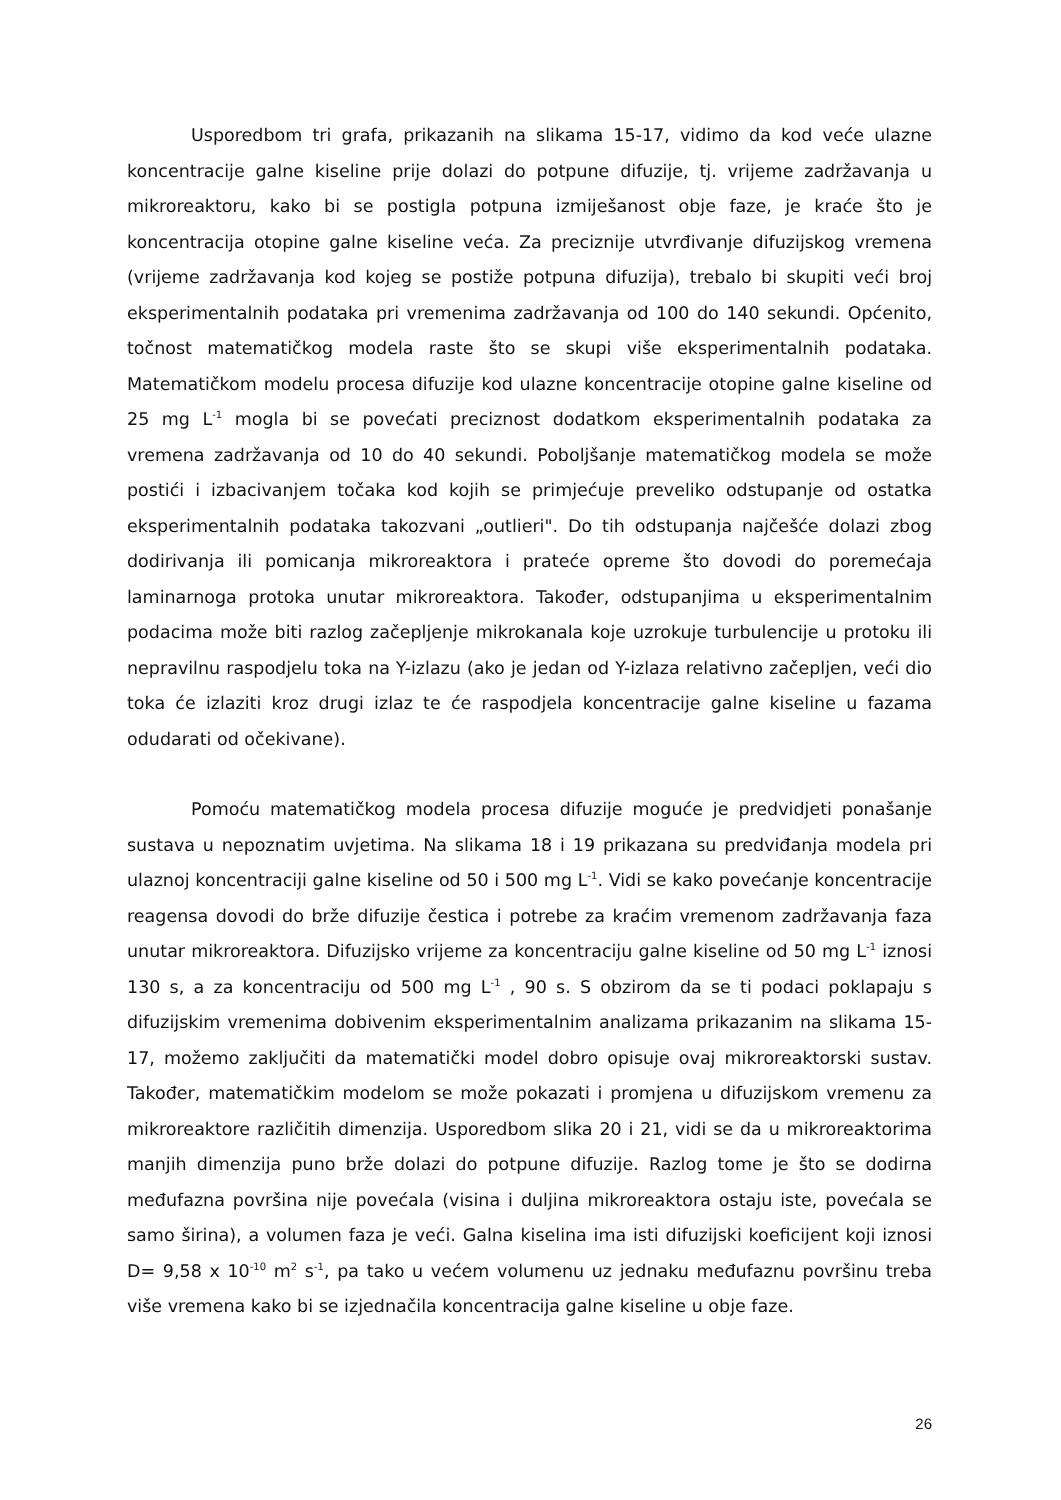Usporedbom tri grafa, prikazanih na slikama 15-17, vidimo da kod veće ulazne koncentracije galne kiseline prije dolazi do potpune difuzije, tj. vrijeme zadržavanja u mikroreaktoru, kako bi se postigla potpuna izmiješanost obje faze, je kraće što je koncentracija otopine galne kiseline veća. Za preciznije utvrđivanje difuzijskog vremena (vrijeme zadržavanja kod kojeg se postiže potpuna difuzija), trebalo bi skupiti veći broj eksperimentalnih podataka pri vremenima zadržavanja od 100 do 140 sekundi. Općenito, točnost matematičkog modela raste što se skupi više eksperimentalnih podataka. Matematičkom modelu procesa difuzije kod ulazne koncentracije otopine galne kiseline od 25 mg L<sup>-1</sup> mogla bi se povećati preciznost dodatkom eksperimentalnih podataka za vremena zadržavanja od 10 do 40 sekundi. Poboljšanje matematičkog modela se može postići i izbacivanjem točaka kod kojih se primjećuje preveliko odstupanje od ostatka eksperimentalnih podataka takozvani „outlieri". Do tih odstupanja najčešće dolazi zbog dodirivanja ili pomicanja mikroreaktora i prateće opreme što dovodi do poremećaja laminarnoga protoka unutar mikroreaktora. Također, odstupanjima u eksperimentalnim podacima može biti razlog začepljenje mikrokanala koje uzrokuje turbulencije u protoku ili nepravilnu raspodjelu toka na Y-izlazu (ako je jedan od Y-izlaza relativno začepljen, veći dio toka će izlaziti kroz drugi izlaz te će raspodjela koncentracije galne kiseline u fazama odudarati od očekivane).
Pomoću matematičkog modela procesa difuzije moguće je predvidjeti ponašanje sustava u nepoznatim uvjetima. Na slikama 18 i 19 prikazana su predviđanja modela pri ulaznoj koncentraciji galne kiseline od 50 i 500 mg L<sup>-1</sup>. Vidi se kako povećanje koncentracije reagensa dovodi do brže difuzije čestica i potrebe za kraćim vremenom zadržavanja faza unutar mikroreaktora. Difuzijsko vrijeme za koncentraciju galne kiseline od 50 mg L<sup>-1</sup> iznosi 130 s, a za koncentraciju od 500 mg L<sup>-1</sup> , 90 s. S obzirom da se ti podaci poklapaju s difuzijskim vremenima dobivenim eksperimentalnim analizama prikazanim na slikama 15-17, možemo zaključiti da matematički model dobro opisuje ovaj mikroreaktorski sustav. Također, matematičkim modelom se može pokazati i promjena u difuzijskom vremenu za mikroreaktore različitih dimenzija. Usporedbom slika 20 i 21, vidi se da u mikroreaktorima manjih dimenzija puno brže dolazi do potpune difuzije. Razlog tome je što se dodirna međufazna površina nije povećala (visina i duljina mikroreaktora ostaju iste, povećala se samo širina), a volumen faza je veći. Galna kiselina ima isti difuzijski koeficijent koji iznosi D= 9,58 x 10<sup>-10</sup> m<sup>2</sup> s<sup>-1</sup>, pa tako u većem volumenu uz jednaku međufaznu površinu treba više vremena kako bi se izjednačila koncentracija galne kiseline u obje faze.
26